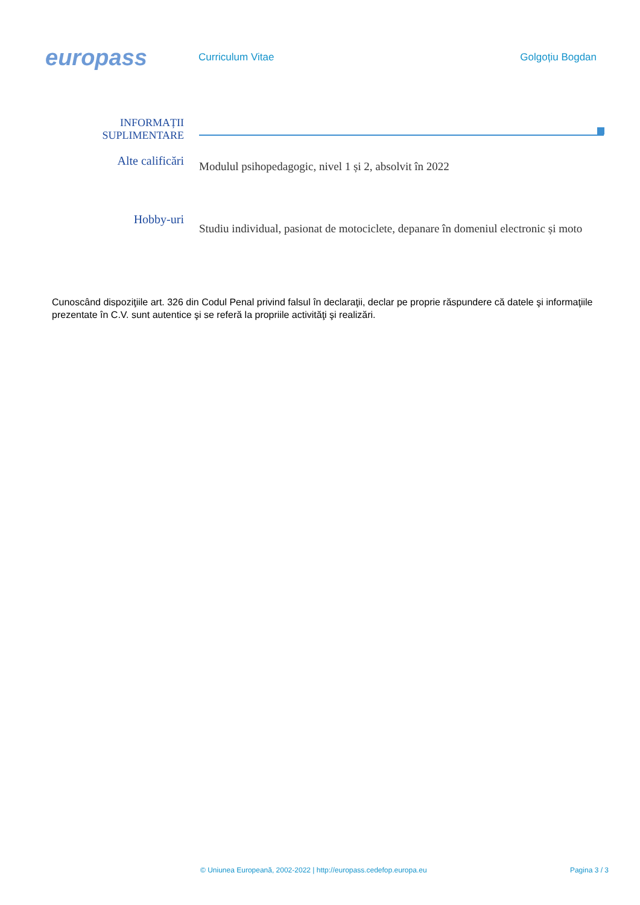europass
Curriculum Vitae Golgoțiu Bogdan
INFORMAȚII
SUPLIMENTARE
Alte calificări
Modulul psihopedagogic, nivel 1 și 2, absolvit în 2022
Hobby-uri
Studiu individual, pasionat de motociclete, depanare în domeniul electronic și moto
Cunoscând dispoziţiile art. 326 din Codul Penal privind falsul în declaraţii, declar pe proprie răspundere că datele şi informaţiile prezentate în C.V. sunt autentice şi se referă la propriile activităţi şi realizări.
© Uniunea Europeană, 2002-2022 | http://europass.cedefop.europa.eu Pagina 3 / 3